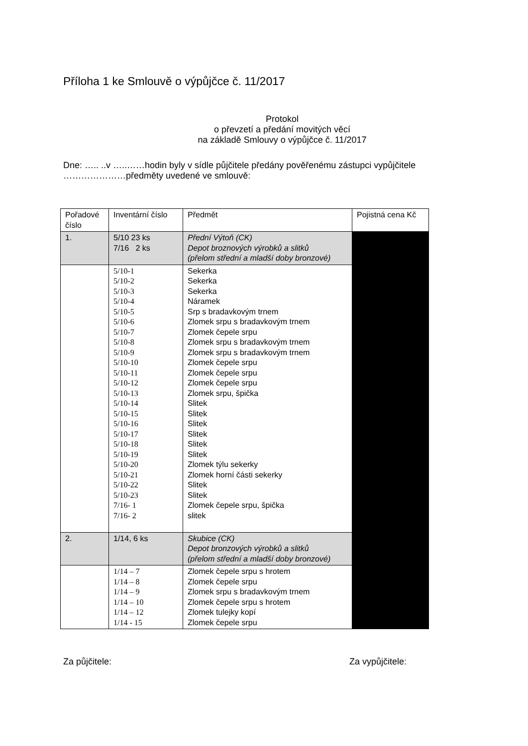Příloha 1 ke Smlouvě o výpůjčce č. 11/2017
Protokol
o převzetí a předání movitých věcí
na základě Smlouvy o výpůjčce č. 11/2017
Dne: ….. ..v …..……hodin byly v sídle půjčitele předány pověřenému zástupci vypůjčitele …………………předměty uvedené ve smlouvě:
| Pořadové číslo | Inventární číslo | Předmět | Pojistná cena Kč |
| --- | --- | --- | --- |
| 1. | 5/10 23 ks 7/16 2 ks | Přední Výtoň (CK) Depot broznových výrobků a slitků (přelom střední a mladší doby bronzové) | |
| | 5/10-1 5/10-2 5/10-3 5/10-4 5/10-5 5/10-6 5/10-7 5/10-8 5/10-9 5/10-10 5/10-11 5/10-12 5/10-13 5/10-14 5/10-15 5/10-16 5/10-17 5/10-18 5/10-19 5/10-20 5/10-21 5/10-22 5/10-23 7/16- 1 7/16- 2 | Sekerka Sekerka Sekerka Náramek Srp s bradavkovým trnem Zlomek srpu s bradavkovým trnem Zlomek čepele srpu Zlomek srpu s bradavkovým trnem Zlomek srpu s bradavkovým trnem Zlomek čepele srpu Zlomek čepele srpu Zlomek čepele srpu Zlomek srpu, špička Slitek Slitek Slitek Slitek Slitek Slitek Zlomek týlu sekerky Zlomek horní části sekerky Slitek Slitek Zlomek čepele srpu, špička slitek | |
| 2. | 1/14, 6 ks | Skubice (CK) Depot bronzových výrobků a slitků (přelom střední a mladší doby bronzové) | |
| | 1/14 – 7 1/14 – 8 1/14 – 9 1/14 – 10 1/14 – 12 1/14 - 15 | Zlomek čepele srpu s hrotem Zlomek čepele srpu Zlomek srpu s bradavkovým trnem Zlomek čepele srpu s hrotem Zlomek tulejky kopí Zlomek čepele srpu | |
Za půjčitele: Za vypůjčitele: